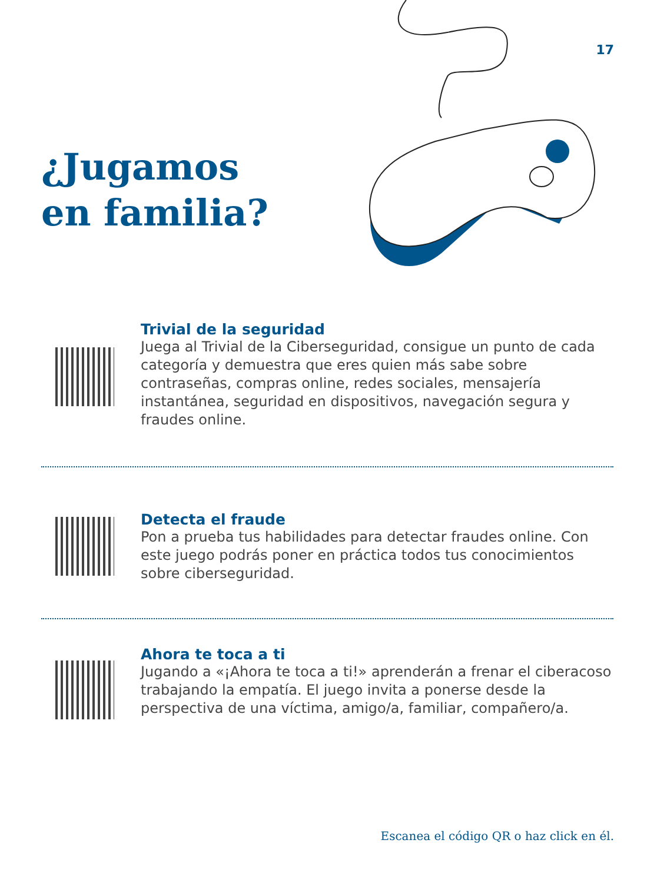17
¿Jugamos
en familia?
Trivial de la seguridad
Juega al Trivial de la Ciberseguridad, consigue un punto de cada categoría y demuestra que eres quien más sabe sobre contraseñas, compras online, redes sociales, mensajería instantánea, seguridad en dispositivos, navegación segura y fraudes online.
Detecta el fraude
Pon a prueba tus habilidades para detectar fraudes online. Con este juego podrás poner en práctica todos tus conocimientos sobre ciberseguridad.
Ahora te toca a ti
Jugando a «¡Ahora te toca a ti!» aprenderán a frenar el ciberacoso trabajando la empatía. El juego invita a ponerse desde la perspectiva de una víctima, amigo/a, familiar, compañero/a.
Escanea el código QR o haz click en él.